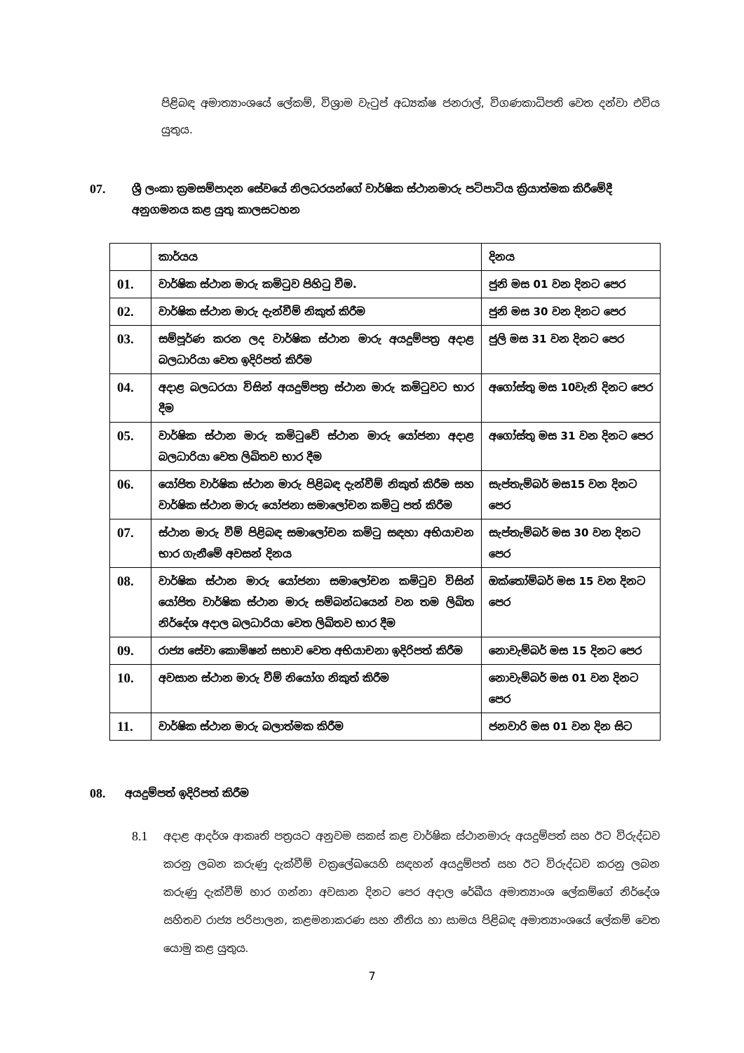පිළිබඳ අමාත්‍යාංශයේ ලේකම්, විශ්‍රාම වැටුප් අධ්‍යක්ෂ ජනරාල්, විගණකාධිපති වෙත දන්වා එවිය යුතුය.
07. ශ්‍රී ලංකා ක්‍රමසම්පාදන සේවයේ නිලධරයන්ගේ වාර්ෂික ස්ථානමාරු පටිපාටිය ක්‍රියාත්මක කිරීමේදී අනුගමනය කළ යුතු කාලසටහන
| | කාර්යය | දිනය |
| 01. | වාර්ෂික ස්ථාන මාරු කමිටුව පිහිටු වීම. | ජුනි මස 01 වන දිනට පෙර |
| 02. | වාර්ෂික ස්ථාන මාරු දැන්වීම් නිකුත් කිරීම | ජුනි මස 30 වන දිනට පෙර |
| 03. | සම්පූර්ණ කරන ලද වාර්ෂික ස්ථාන මාරු අයදුම්පත්‍ර අදාළ බලධාරියා වෙත ඉදිරිපත් කිරීම | ජුලි මස 31 වන දිනට පෙර |
| 04. | අදාළ බලධරයා විසින් අයදුම්පත්‍ර ස්ථාන මාරු කමිටුවට භාර දීම | අගෝස්තු මස 10වැනි දිනට පෙර |
| 05. | වාර්ෂික ස්ථාන මාරු කමිටුවේ ස්ථාන මාරු යෝජනා අදාළ බලධාරියා වෙත ලිඛිතව භාර දීම | අගෝස්තු මස 31 වන දිනට පෙර |
| 06. | යෝජිත වාර්ෂික ස්ථාන මාරු පිළිබඳ දැන්වීම් නිකුත් කිරීම සහ වාර්ෂික ස්ථාන මාරු යෝජනා සමාලෝචන කමිටු පත් කිරීම | සැප්තැම්බර් මස15 වන දිනට පෙර |
| 07. | ස්ථාන මාරු වීම් පිළිබඳ සමාලෝචන කමිටු සඳහා අභියාචන භාර ගැනීමේ අවසන් දිනය | සැප්තැම්බර් මස 30 වන දිනට පෙර |
| 08. | වාර්ෂික ස්ථාන මාරු යෝජනා සමාලෝචන කමිටුව විසින් යෝජිත වාර්ෂික ස්ථාන මාරු සම්බන්ධයෙන් වන තම ලිඛිත නිර්දේශ අදාල බලධාරියා වෙත ලිඛිතව භාර දීම | ඔක්තෝම්බර් මස 15 වන දිනට පෙර |
| 09. | රාජ්‍ය සේවා කොමිෂන් සභාව වෙත අභියාචනා ඉදිරිපත් කිරීම | නොවැම්බර් මස 15 දිනට පෙර |
| 10. | අවසාන ස්ථාන මාරු වීම් නියෝග නිකුත් කිරීම | නොවැම්බර් මස 01 වන දිනට පෙර |
| 11. | වාර්ෂික ස්ථාන මාරු බලාත්මක කිරීම | ජනවාරි මස 01 වන දින සිට |
08. අයදුම්පත් ඉදිරිපත් කිරීම
8.1
අදාළ ආදර්ශ ආකෘති පත්‍රයට අනුවම සකස් කළ වාර්ෂික ස්ථානමාරු අයදුම්පත් සහ ඊට විරුද්ධව කරනු ලබන කරුණු දැක්වීම් චක්‍රලේඛයෙහි සඳහන් අයදුම්පත් සහ ඊට විරුද්ධව කරනු ලබන කරුණු දැක්වීම් භාර ගන්නා අවසාන දිනට පෙර අදාල රේඛීය අමාත්‍යාංශ ලේකම්ගේ නිර්දේශ සහිතව රාජ්‍ය පරිපාලන, කළමනාකරණ සහ නීතිය හා සාමය පිළිබඳ අමාත්‍යාංශයේ ලේකම් වෙත යොමු කළ යුතුය.
7